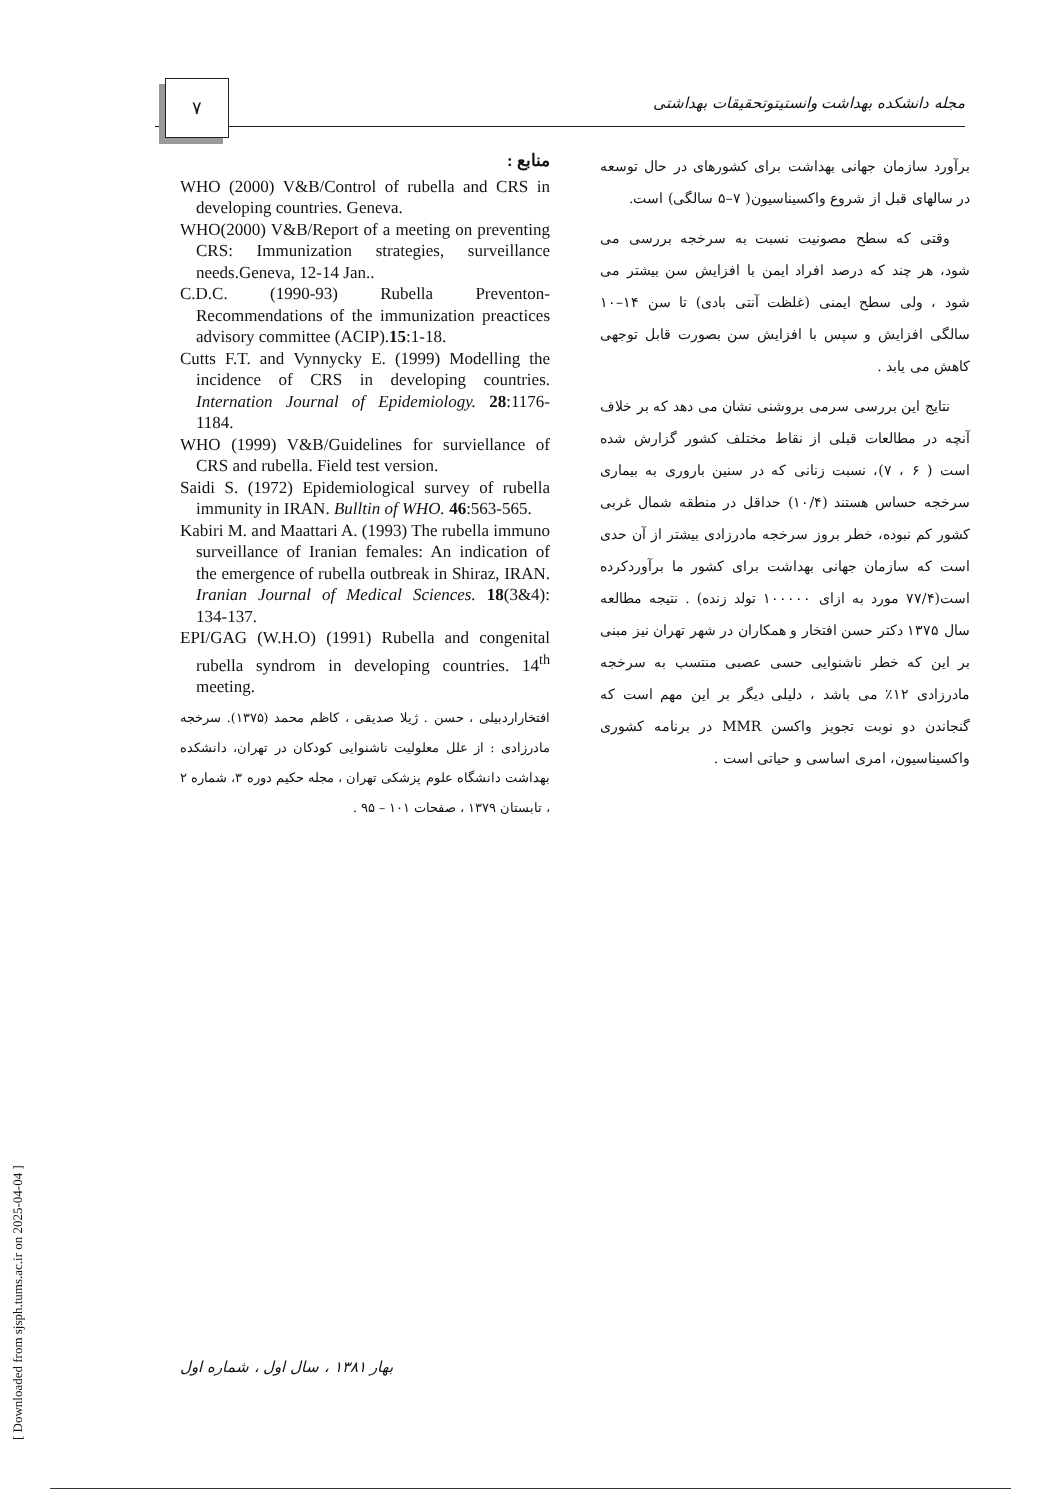۷
مجله دانشکده بهداشت وانستیتوتحقیقات بهداشتی
برآورد سازمان جهانی بهداشت برای کشورهای در حال توسعه در سالهای قبل از شروع واکسیناسیون( ۷–۵ سالگی) است.
وقتی که سطح مصونیت نسبت به سرخجه بررسی می شود، هر چند که درصد افراد ایمن با افزایش سن بیشتر می شود ، ولی سطح ایمنی (غلظت آنتی بادی) تا سن ۱۴–۱۰ سالگی افزایش و سپس با افزایش سن بصورت قابل توجهی کاهش می یابد .
نتایج این بررسی سرمی بروشنی نشان می دهد که بر خلاف آنچه در مطالعات قبلی از نقاط مختلف کشور گزارش شده است ( ۶ ، ۷)، نسبت زنانی که در سنین باروری به بیماری سرخجه حساس هستند (۱۰/۴) حداقل در منطقه شمال غربی کشور کم نبوده، خطر بروز سرخجه مادرزادی بیشتر از آن حدی است که سازمان جهانی بهداشت برای کشور ما برآوردکرده است(۷۷/۴ مورد به ازای ۱۰۰۰۰۰ تولد زنده) . نتیجه مطالعه سال ۱۳۷۵ دکتر حسن افتخار و همکاران در شهر تهران نیز مبنی بر این که خطر ناشنوایی حسی عصبی منتسب به سرخجه مادرزادی ۱۲٪ می باشد ، دلیلی دیگر بر این مهم است که گنجاندن دو نوبت تجویز واکسن MMR در برنامه کشوری واکسیناسیون، امری اساسی و حیاتی است .
منابع :
WHO (2000) V&B/Control of rubella and CRS in developing countries. Geneva.
WHO(2000) V&B/Report of a meeting on preventing CRS: Immunization strategies, surveillance needs.Geneva, 12-14 Jan..
C.D.C. (1990-93) Rubella Preventon-Recommendations of the immunization preactices advisory committee (ACIP).15:1-18.
Cutts F.T. and Vynnycky E. (1999) Modelling the incidence of CRS in developing countries. Internation Journal of Epidemiology. 28:1176-1184.
WHO (1999) V&B/Guidelines for surviellance of CRS and rubella. Field test version.
Saidi S. (1972) Epidemiological survey of rubella immunity in IRAN. Bulltin of WHO. 46:563-565.
Kabiri M. and Maattari A. (1993) The rubella immuno surveillance of Iranian females: An indication of the emergence of rubella outbreak in Shiraz, IRAN. Iranian Journal of Medical Sciences. 18(3&4): 134-137.
EPI/GAG (W.H.O) (1991) Rubella and congenital rubella syndrom in developing countries. 14<sup>th</sup> meeting.
افتخاراردبیلی ، حسن . ژیلا صدیقی ، کاظم محمد (۱۳۷۵). سرخجه مادرزادی : از علل معلولیت ناشنوایی کودکان در تهران، دانشکده بهداشت دانشگاه علوم پزشکی تهران ، مجله حکیم دوره ۳، شماره ۲ ، تابستان ۱۳۷۹ ، صفحات ۱۰۱ – ۹۵ .
بهار ۱۳۸۱ ، سال اول ، شماره اول
[ Downloaded from sjsph.tums.ac.ir on 2025-04-04 ]